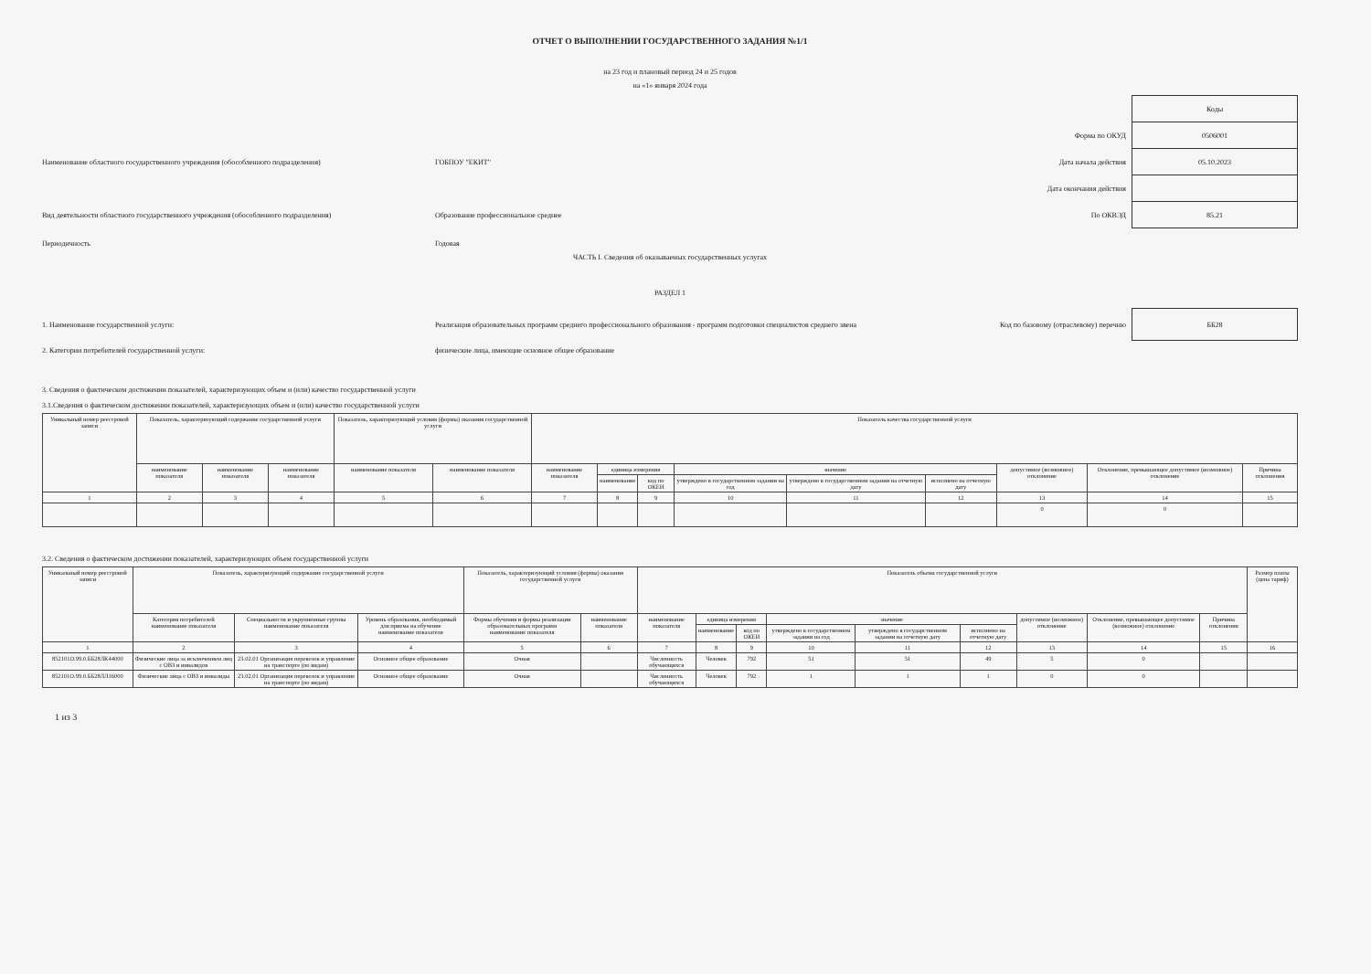ОТЧЕТ О ВЫПОЛНЕНИИ ГОСУДАРСТВЕННОГО ЗАДАНИЯ №1/1
на 23 год и плановый период 24 и 25 годов
на «1» января 2024 года
Коды
Форма по ОКУД
0506001
Наименование областного государственного учреждения (обособленного подразделения) ГОБПОУ "ЕКИТ" Дата начала действия
05.10.2023
Дата окончания действия
Вид деятельности областного государственного учреждения (обособленного подразделения)
Образование профессиональное среднее
По ОКВЭД
85.21
Периодичность Годовая
ЧАСТЬ I. Сведения об оказываемых государственных услугах
РАЗДЕЛ 1
1. Наименование государственной услуги:
Реализация образовательных программ среднего профессионального образования - программ подготовки специалистов среднего звена
Код по базовому (отраслевому) перечню
ББ28
2. Категории потребителей государственной услуги:
физические лица, имеющие основное общее образование
3. Сведения о фактическом достижении показателей, характеризующих объем и (или) качество государственной услуги
3.1.Сведения о фактическом достижении показателей, характеризующих объем и (или) качество государственной услуги
| Уникальный номер реестровой записи | Показатель, характеризующий содержание государственной услуги | | | Показатель, характеризующий условия (формы) оказания государственной услуги | | Показатель качества государственной услуги | | | | | | | | |
| --- | --- | --- | --- | --- | --- | --- | --- | --- | --- | --- | --- | --- | --- | --- |
| | наименование показателя | наименование показателя | наименование показателя | наименование показателя | наименование показателя | наименование показателя | единица измерения | | значение | | | допустимое (возможное) отклонение | Отклонение, превышающее допустимое (возможное) отклонение | Причина отклонения |
| | | | | | | | наименование | код по ОКЕИ | утверждено в государственном задании на год | утверждено в государственном задании на отчетную дату | исполнено на отчетную дату | | | |
| 1 | 2 | 3 | 4 | 5 | 6 | 7 | 8 | 9 | 10 | 11 | 12 | 13 | 14 | 15 |
| | | | | | | | | | | | | 0 | 0 | |
3.2. Сведения о фактическом достижении показателей, характеризующих объем государственной услуги
| Уникальный номер реестровой записи | Показатель, характеризующий содержание государственной услуги | | | Показатель, характеризующий условия (формы) оказания государственной услуги | | Показатель объема государственной услуги | | | | | | | | | Размер платы (цена тариф) |
| --- | --- | --- | --- | --- | --- | --- | --- | --- | --- | --- | --- | --- | --- | --- | --- |
| | Категория потребителей наименование показателя | Специальности и укрупненные группы наименование показателя | Уровень образования, необходимый для приема на обучение наименование показателя | Формы обучения и формы реализации образовательных программ наименование показателя | наименование показателя | наименование показателя | единица измерения | | значение | | | допустимое (возможное) отклонение | Отклонение, превышающее допустимое (возможное) отклонение | Причина отклонения | |
| | | | | | | | наименование | код по ОКЕИ | утверждено в государственном задании на год | утверждено в государственном задании на отчетную дату | исполнено на отчетную дату | | | | |
| 1 | 2 | 3 | 4 | 5 | 6 | 7 | 8 | 9 | 10 | 11 | 12 | 13 | 14 | 15 | 16 |
| 852101О.99.0.ББ28ЛК44000 | Физические лица за исключением лиц с ОВЗ и инвалидов | 23.02.01 Организация перевозок и управление на транспорте (по видам) | Основное общее образование | Очная | | Численность обучающихся | Человек | 792 | 51 | 51 | 49 | 5 | 0 | | |
| 852101О.99.0.ББ28ЛЛ16000 | Физические лица с ОВЗ и инвалиды | 23.02.01 Организация перевозок и управление на транспорте (по видам) | Основное общее образование | Очная | | Численность обучающихся | Человек | 792 | 1 | 1 | 1 | 0 | 0 | | |
1 из 3